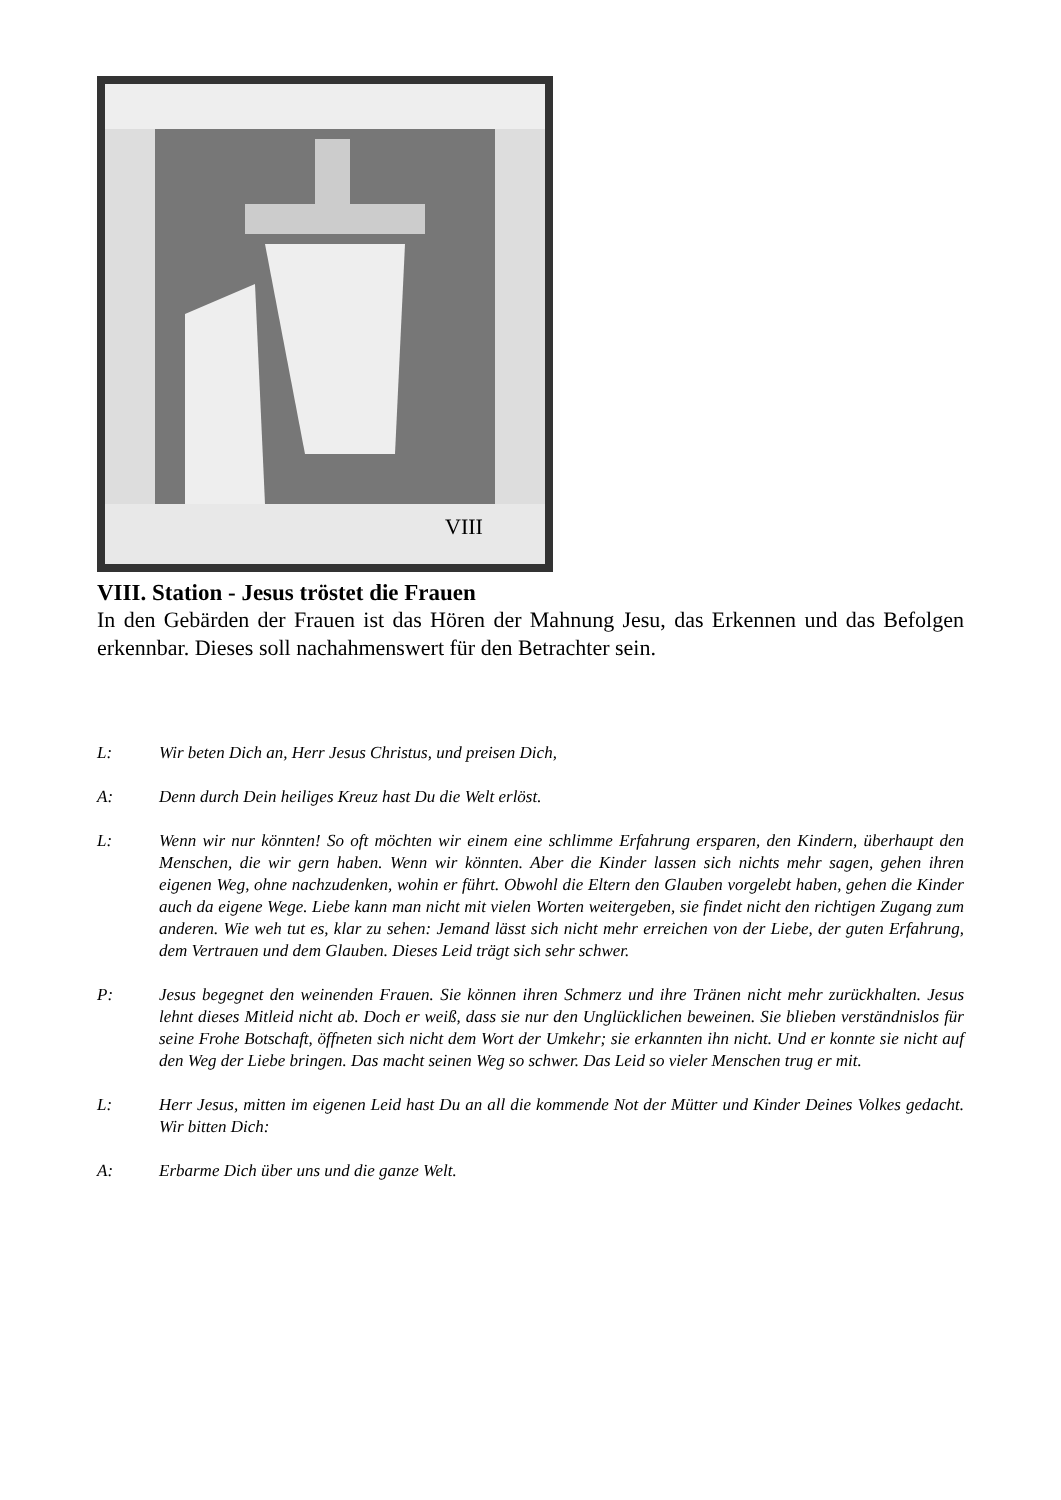VIII
VIII. Station - Jesus tröstet die Frauen
In den Gebärden der Frauen ist das Hören der Mahnung Jesu, das Erkennen und das Befolgen erkennbar. Dieses soll nachahmenswert für den Betrachter sein.
L: Wir beten Dich an, Herr Jesus Christus, und preisen Dich,
A: Denn durch Dein heiliges Kreuz hast Du die Welt erlöst.
L: Wenn wir nur könnten! So oft möchten wir einem eine schlimme Erfahrung ersparen, den Kindern, überhaupt den Menschen, die wir gern haben. Wenn wir könnten. Aber die Kinder lassen sich nichts mehr sagen, gehen ihren eigenen Weg, ohne nachzudenken, wohin er führt. Obwohl die Eltern den Glauben vorgelebt haben, gehen die Kinder auch da eigene Wege. Liebe kann man nicht mit vielen Worten weitergeben, sie findet nicht den richtigen Zugang zum anderen. Wie weh tut es, klar zu sehen: Jemand lässt sich nicht mehr erreichen von der Liebe, der guten Erfahrung, dem Vertrauen und dem Glauben. Dieses Leid trägt sich sehr schwer.
P: Jesus begegnet den weinenden Frauen. Sie können ihren Schmerz und ihre Tränen nicht mehr zurückhalten. Jesus lehnt dieses Mitleid nicht ab. Doch er weiß, dass sie nur den Unglücklichen beweinen. Sie blieben verständnislos für seine Frohe Botschaft, öffneten sich nicht dem Wort der Umkehr; sie erkannten ihn nicht. Und er konnte sie nicht auf den Weg der Liebe bringen. Das macht seinen Weg so schwer. Das Leid so vieler Menschen trug er mit.
L: Herr Jesus, mitten im eigenen Leid hast Du an all die kommende Not der Mütter und Kinder Deines Volkes gedacht. Wir bitten Dich:
A: Erbarme Dich über uns und die ganze Welt.